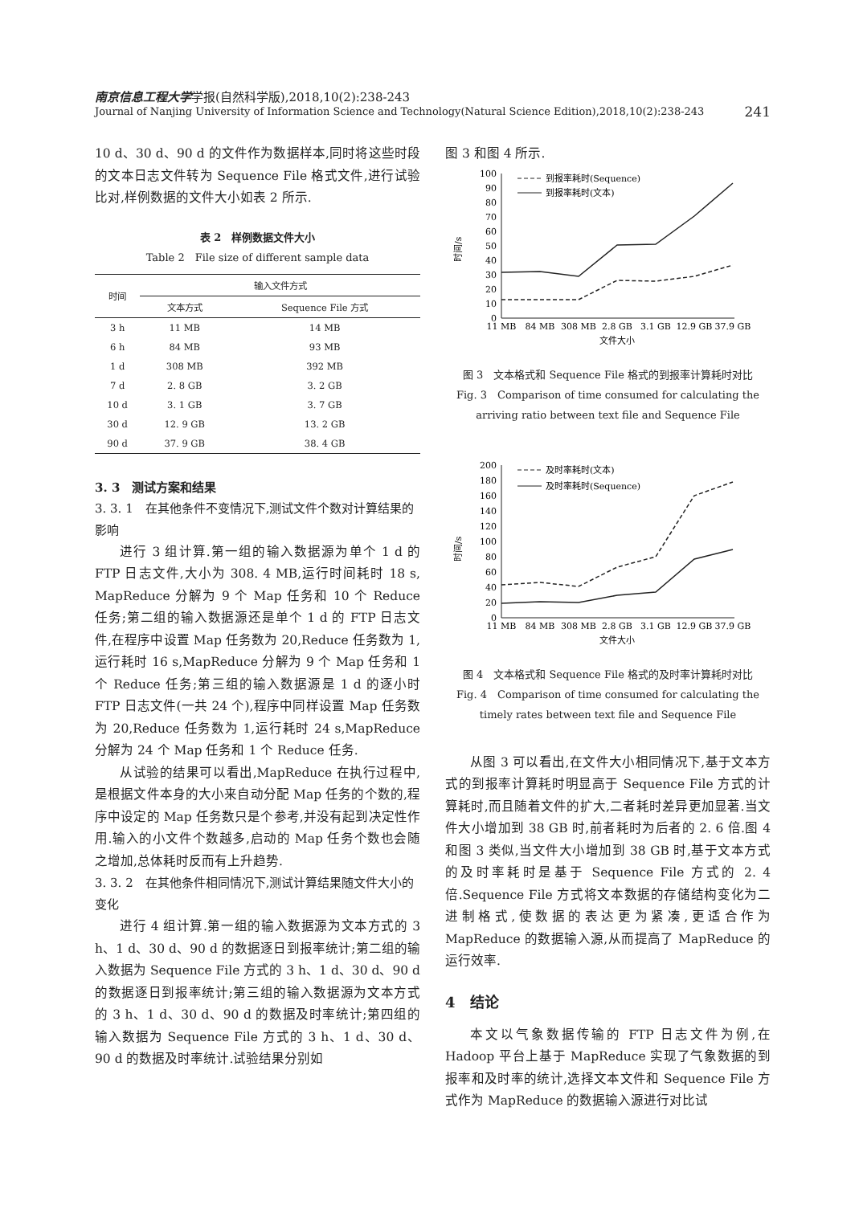南京信息工程大学学报(自然科学版),2018,10(2):238-243
Journal of Nanjing University of Information Science and Technology(Natural Science Edition),2018,10(2):238-243 241
10 d、30 d、90 d 的文件作为数据样本,同时将这些时段的文本日志文件转为 Sequence File 格式文件,进行试验比对,样例数据的文件大小如表 2 所示.
表 2　样例数据文件大小
Table 2　File size of different sample data
| 时间 | 输入文件方式 | |
| --- | --- | --- |
| | 文本方式 | Sequence File 方式 |
| 3 h | 11 MB | 14 MB |
| 6 h | 84 MB | 93 MB |
| 1 d | 308 MB | 392 MB |
| 7 d | 2. 8 GB | 3. 2 GB |
| 10 d | 3. 1 GB | 3. 7 GB |
| 30 d | 12. 9 GB | 13. 2 GB |
| 90 d | 37. 9 GB | 38. 4 GB |
3. 3　测试方案和结果
3. 3. 1　在其他条件不变情况下,测试文件个数对计算结果的影响
进行 3 组计算.第一组的输入数据源为单个 1 d 的 FTP 日志文件,大小为 308. 4 MB,运行时间耗时 18 s, MapReduce 分解为 9 个 Map 任务和 10 个 Reduce 任务;第二组的输入数据源还是单个 1 d 的 FTP 日志文件,在程序中设置 Map 任务数为 20,Reduce 任务数为 1,运行耗时 16 s,MapReduce 分解为 9 个 Map 任务和 1 个 Reduce 任务;第三组的输入数据源是 1 d 的逐小时 FTP 日志文件(一共 24 个),程序中同样设置 Map 任务数为 20,Reduce 任务数为 1,运行耗时 24 s,MapReduce 分解为 24 个 Map 任务和 1 个 Reduce 任务.
从试验的结果可以看出,MapReduce 在执行过程中,是根据文件本身的大小来自动分配 Map 任务的个数的,程序中设定的 Map 任务数只是个参考,并没有起到决定性作用.输入的小文件个数越多,启动的 Map 任务个数也会随之增加,总体耗时反而有上升趋势.
3. 3. 2　在其他条件相同情况下,测试计算结果随文件大小的变化
进行 4 组计算.第一组的输入数据源为文本方式的 3 h、1 d、30 d、90 d 的数据逐日到报率统计;第二组的输入数据为 Sequence File 方式的 3 h、1 d、30 d、90 d 的数据逐日到报率统计;第三组的输入数据源为文本方式的 3 h、1 d、30 d、90 d 的数据及时率统计;第四组的输入数据为 Sequence File 方式的 3 h、1 d、30 d、90 d 的数据及时率统计.试验结果分别如
图 3 和图 4 所示.
100
90
80
70
60
50
40
30
20
10
0
时间/s
到报率耗时(Sequence)
到报率耗时(文本)
11 MB
84 MB
308 MB
2.8 GB
3.1 GB
12.9 GB
37.9 GB
文件大小
图 3　文本格式和 Sequence File 格式的到报率计算耗时对比
Fig. 3　Comparison of time consumed for calculating the
arriving ratio between text file and Sequence File
200
180
160
140
120
100
80
60
40
20
0
时间/s
及时率耗时(文本)
及时率耗时(Sequence)
11 MB
84 MB
308 MB
2.8 GB
3.1 GB
12.9 GB
37.9 GB
文件大小
图 4　文本格式和 Sequence File 格式的及时率计算耗时对比
Fig. 4　Comparison of time consumed for calculating the
timely rates between text file and Sequence File
从图 3 可以看出,在文件大小相同情况下,基于文本方式的到报率计算耗时明显高于 Sequence File 方式的计算耗时,而且随着文件的扩大,二者耗时差异更加显著.当文件大小增加到 38 GB 时,前者耗时为后者的 2. 6 倍.图 4 和图 3 类似,当文件大小增加到 38 GB 时,基于文本方式的及时率耗时是基于 Sequence File 方式的 2. 4 倍.Sequence File 方式将文本数据的存储结构变化为二进制格式,使数据的表达更为紧凑,更适合作为 MapReduce 的数据输入源,从而提高了 MapReduce 的运行效率.
4　结论
本文以气象数据传输的 FTP 日志文件为例,在 Hadoop 平台上基于 MapReduce 实现了气象数据的到报率和及时率的统计,选择文本文件和 Sequence File 方式作为 MapReduce 的数据输入源进行对比试